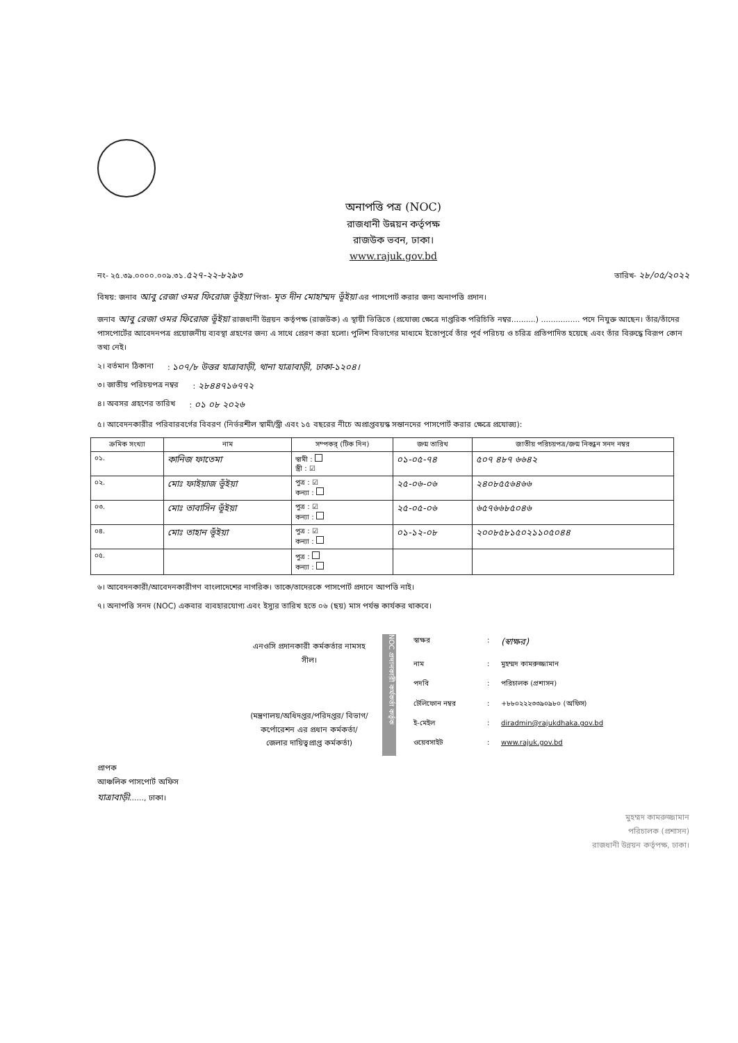অনাপত্তি পত্র (NOC)
রাজধানী উন্নয়ন কর্তৃপক্ষ
রাজউক ভবন, ঢাকা।
www.rajuk.gov.bd
নং- ২৫.৩৯.০০০০.০০৯.৩১.৫২৭-২২-৮২৯৩ তারিখ- ২৮/০৫/২০২২
বিষয়: জনাব আবু রেজা ওমর ফিরোজ ভূঁইয়া পিতা- মৃত দীন মোহাম্মদ ভূঁইয়া এর পাসপোর্ট করার জন্য অনাপত্তি প্রদান।
জনাব আবু রেজা ওমর ফিরোজ ভূঁইয়া রাজধানী উন্নয়ন কর্তৃপক্ষ (রাজউক) এ স্থায়ী ভিত্তিতে (প্রযোজ্য ক্ষেত্রে দাপ্তরিক পরিচিতি নম্বর..........) ................ পদে নিযুক্ত আছেন। তাঁর/তাঁদের পাসপোর্টের আবেদনপত্র প্রয়োজনীয় ব্যবস্থা গ্রহণের জন্য এ সাথে প্রেরণ করা হলো। পুলিশ বিভাগের মাধ্যমে ইতোপূর্বে তাঁর পূর্ব পরিচয় ও চরিত্র প্রতিপাদিত হয়েছে এবং তাঁর বিরুদ্ধে বিরূপ কোন তথ্য নেই।
২। বর্তমান ঠিকানা: ১০৭/৮ উত্তর যাত্রাবাড়ী, থানা যাত্রাবাড়ী, ঢাকা-১২০৪।
৩। জাতীয় পরিচয়পত্র নম্বর: ২৮৪৪৭১৬৭৭২
৪। অবসর গ্রহণের তারিখ: ০১ ০৮ ২০২৬
৫। আবেদনকারীর পরিবারবর্গের বিবরণ (নির্ভরশীল স্বামী/স্ত্রী এবং ১৫ বছরের নীচে অপ্রাপ্তবয়স্ক সন্তানদের পাসপোর্ট করার ক্ষেত্রে প্রযোজ্য):
| ক্রমিক সংখ্যা | নাম | সম্পকর্ (টিক দিন) | জন্ম তারিখ | জাতীয় পরিচয়পত্র/জন্ম নিবন্ধন সনদ নম্বর |
| --- | --- | --- | --- | --- |
| ০১. | কানিজ ফাতেমা | স্বামী : স্ত্রী : ☑ | ০১-০৫-৭৪ | ৫০৭ ৪৮৭ ৬৬৪২ |
| ০২. | মোঃ ফাইয়াজ ভূঁইয়া | পুত্র : ☑ কন্যা : | ২৫-০৬-০৬ | ২৪০৮৫৫৬৪৬৬ |
| ০৩. | মোঃ তাবাসিন ভূঁইয়া | পুত্র : ☑ কন্যা : | ২৫-০৫-০৬ | ৬৫৭৬৬৮৫০৪৬ |
| ০৪. | মোঃ তাহান ভূঁইয়া | পুত্র : ☑ কন্যা : | ০১-১২-০৮ | ২০০৮৫৮১৫০২১১০৫০৪৪ |
| ০৫. | | পুত্র : কন্যা : | | |
৬। আবেদনকারী/আবেদনকারীগণ বাংলাদেশের নাগরিক। তাকে/তাদেরকে পাসপোর্ট প্রদানে আপত্তি নাই।
৭। অনাপত্তি সনদ (NOC) একবার ব্যবহারযোগ্য এবং ইস্যুর তারিখ হতে ০৬ (ছয়) মাস পর্যন্ত কার্যকর থাকবে।
এনওসি প্রদানকারী কর্মকর্তার নামসহ সীল।
(মন্ত্রণালয়/অধিদপ্তর/পরিদপ্তর/ বিভাগ/কর্পোরেশন এর প্রধান কর্মকর্তা/জেলার দায়িত্বপ্রাপ্ত কর্মকর্তা)
NOC প্রদানকারী কর্মকর্তা কর্তৃক
| স্বাক্ষর | : | (স্বাক্ষর) |
| নাম | : | মুহম্মদ কামরুজ্জামান |
| পদবি | : | পরিচালক (প্রশাসন) |
| টেলিফোন নম্বর | : | +৮৮০২২২৩৩৯০৯৮০ (অফিস) |
| ই-মেইল | : | diradmin@rajukdhaka.gov.bd |
| ওয়েবসাইট | : | www.rajuk.gov.bd |
প্রাপক
আঞ্চলিক পাসপোর্ট অফিস
যাত্রাবাড়ী......, ঢাকা।
মুহম্মদ কামরুজ্জামান
পরিচালক (প্রশাসন)
রাজধানী উন্নয়ন কর্তৃপক্ষ, ঢাকা।